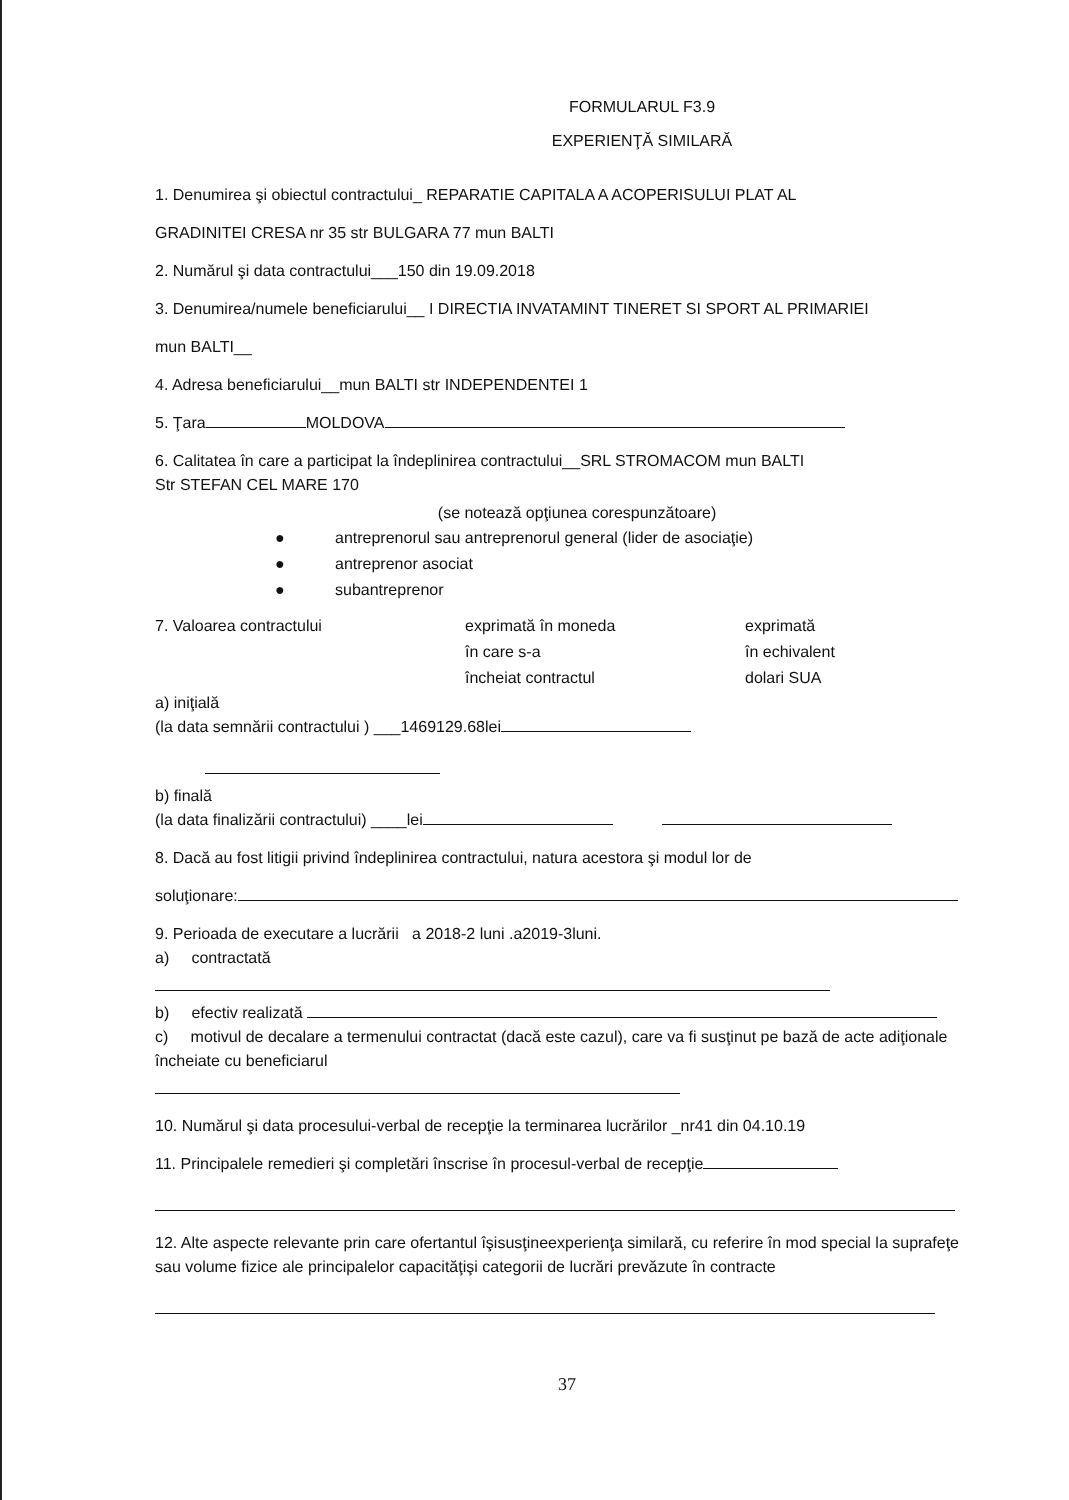FORMULARUL F3.9
EXPERIENŢĂ SIMILARĂ
1. Denumirea şi obiectul contractului_ REPARATIE CAPITALA A ACOPERISULUI PLAT AL
GRADINITEI CRESA nr 35 str BULGARA 77 mun BALTI
2. Numărul şi data contractului___150 din 19.09.2018
3. Denumirea/numele beneficiarului__ I DIRECTIA INVATAMINT TINERET SI SPORT AL PRIMARIEI
mun BALTI__
4. Adresa beneficiarului__mun BALTI str INDEPENDENTEI 1
5. Ţara MOLDOVA
6. Calitatea în care a participat la îndeplinirea contractului__SRL STROMACOM mun BALTI
Str STEFAN CEL MARE 170
(se notează opţiunea corespunzătoare)
● antreprenorul sau antreprenorul general (lider de asociaţie)
● antreprenor asociat
● subantreprenor
7. Valoarea contractului exprimată în moneda
în care s-a
încheiat contractul
exprimată
în echivalent
dolari SUA
a) iniţială
(la data semnării contractului ) ___1469129.68lei
b) finală
(la data finalizării contractului) ____lei
8. Dacă au fost litigii privind îndeplinirea contractului, natura acestora şi modul lor de
soluţionare:
9. Perioada de executare a lucrării a 2018-2 luni .a2019-3luni.
a) contractată
b) efectiv realizată
c) motivul de decalare a termenului contractat (dacă este cazul), care va fi susţinut pe bază de acte adiţionale încheiate cu beneficiarul
10. Numărul şi data procesului-verbal de recepţie la terminarea lucrărilor _nr41 din 04.10.19
11. Principalele remedieri şi completări înscrise în procesul-verbal de recepţie
12. Alte aspecte relevante prin care ofertantul îşisusţineexperienţa similară, cu referire în mod special la suprafeţe sau volume fizice ale principalelor capacităţişi categorii de lucrări prevăzute în contracte
37